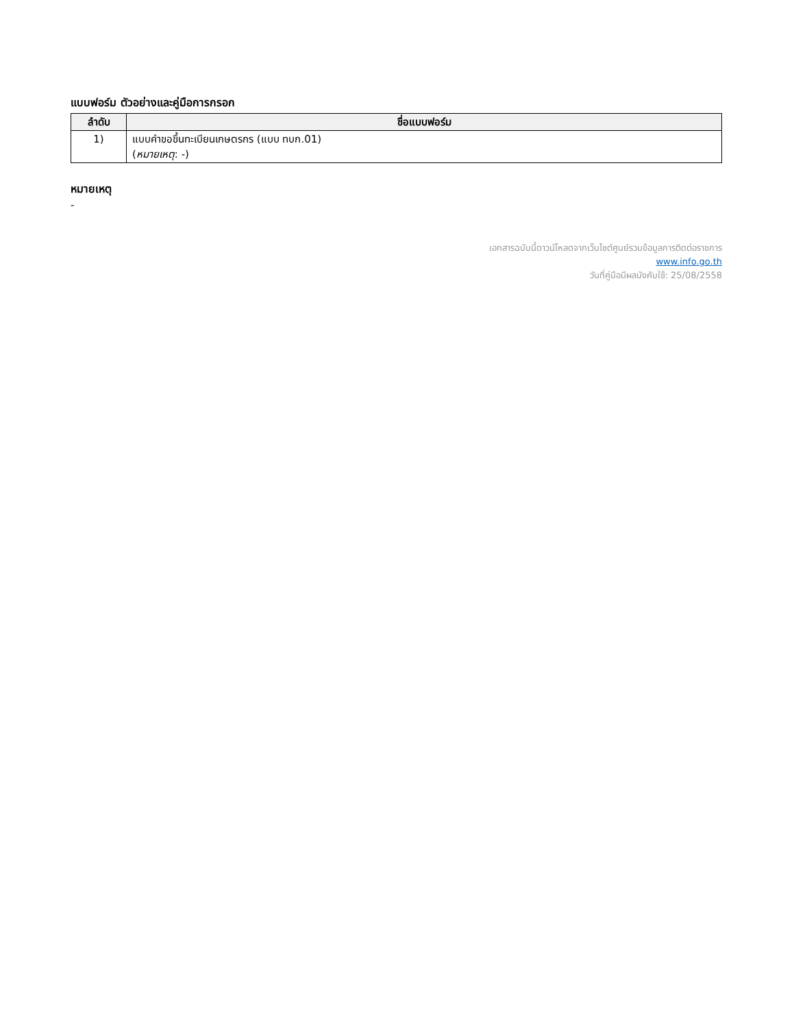แบบฟอร์ม ตัวอย่างและคู่มือการกรอก
| ลำดับ | ชื่อแบบฟอร์ม |
| --- | --- |
| 1) | แบบคำขอขึ้นทะเบียนเกษตรกร (แบบ ทบก.01) ( หมายเหตุ : -) |
หมายเหตุ
-
เอกสารฉบับนี้ดาวน์โหลดจากเว็บไซต์ศูนย์รวมข้อมูลการติดต่อราชการ
www.info.go.th
วันที่คู่มือมีผลบังคับใช้: 25/08/2558